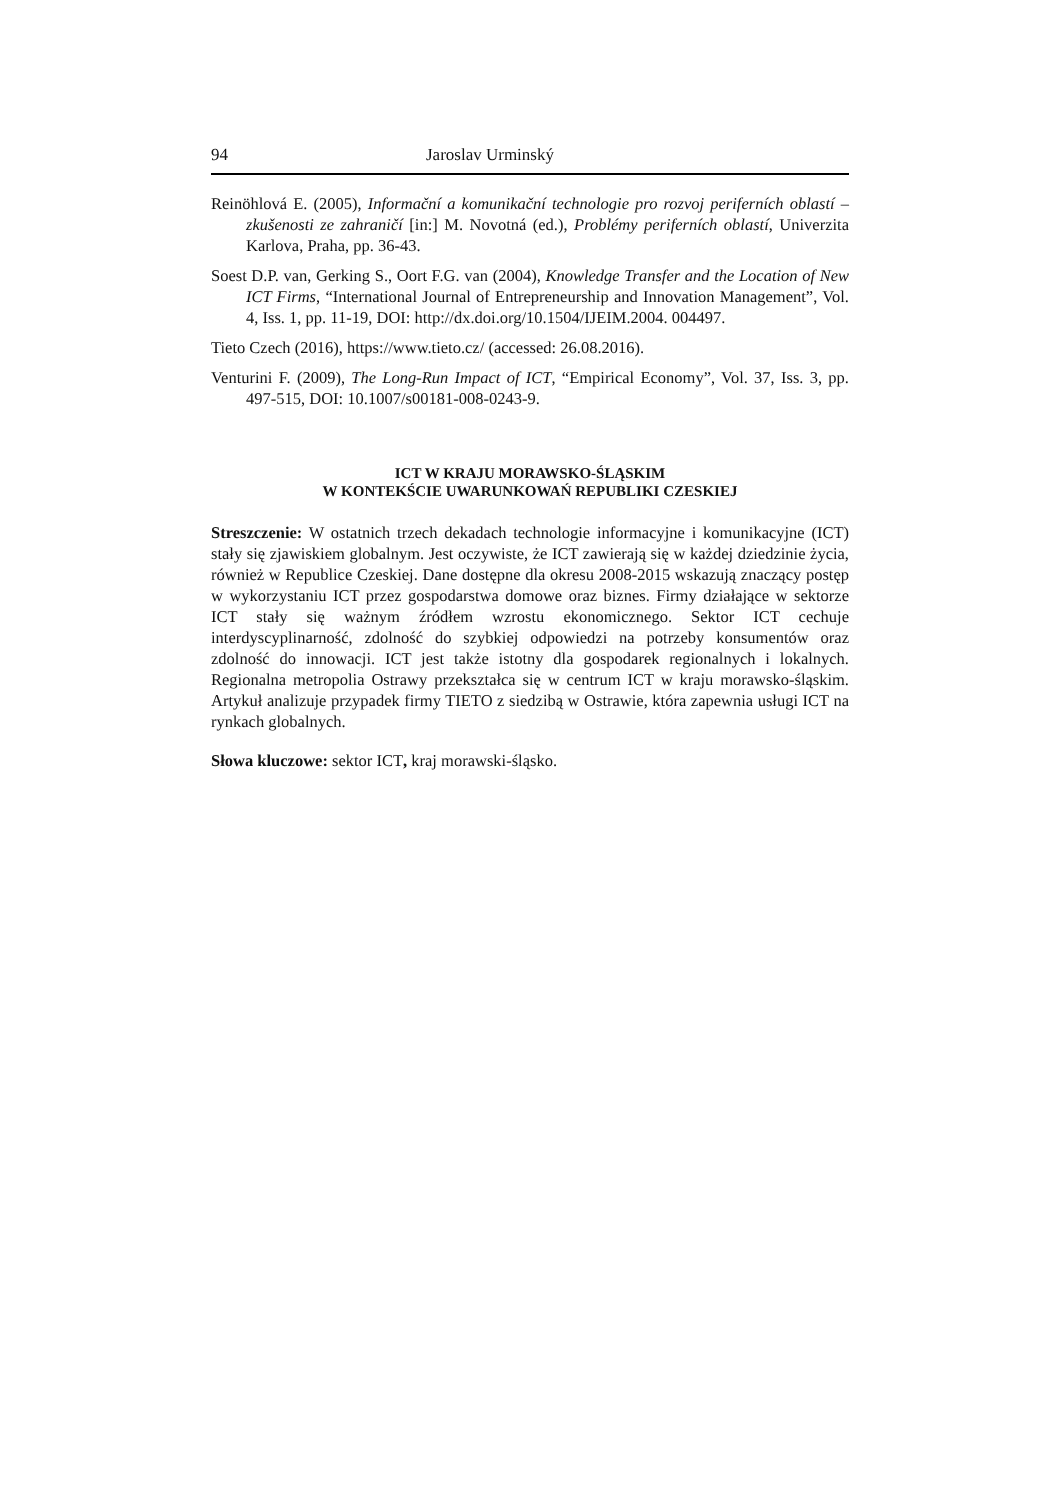94 Jaroslav Urminský
Reinöhlová E. (2005), Informační a komunikační technologie pro rozvoj periferních oblastí – zkušenosti ze zahraničí [in:] M. Novotná (ed.), Problémy periferních oblastí, Univerzita Karlova, Praha, pp. 36-43.
Soest D.P. van, Gerking S., Oort F.G. van (2004), Knowledge Transfer and the Location of New ICT Firms, “International Journal of Entrepreneurship and Innovation Management”, Vol. 4, Iss. 1, pp. 11-19, DOI: http://dx.doi.org/10.1504/IJEIM.2004. 004497.
Tieto Czech (2016), https://www.tieto.cz/ (accessed: 26.08.2016).
Venturini F. (2009), The Long-Run Impact of ICT, “Empirical Economy”, Vol. 37, Iss. 3, pp. 497-515, DOI: 10.1007/s00181-008-0243-9.
ICT W KRAJU MORAWSKO-ŚLĄSKIM
W KONTEKŚCIE UWARUNKOWAŃ REPUBLIKI CZESKIEJ
Streszczenie: W ostatnich trzech dekadach technologie informacyjne i komunikacyjne (ICT) stały się zjawiskiem globalnym. Jest oczywiste, że ICT zawierają się w każdej dziedzinie życia, również w Republice Czeskiej. Dane dostępne dla okresu 2008-2015 wskazują znaczący postęp w wykorzystaniu ICT przez gospodarstwa domowe oraz biznes. Firmy działające w sektorze ICT stały się ważnym źródłem wzrostu ekonomicznego. Sektor ICT cechuje interdyscyplinarność, zdolność do szybkiej odpowiedzi na potrzeby konsumentów oraz zdolność do innowacji. ICT jest także istotny dla gospodarek regionalnych i lokalnych. Regionalna metropolia Ostrawy przekształca się w centrum ICT w kraju morawsko-śląskim. Artykuł analizuje przypadek firmy TIETO z siedzibą w Ostrawie, która zapewnia usługi ICT na rynkach globalnych.
Słowa kluczowe: sektor ICT, kraj morawski-śląsko.